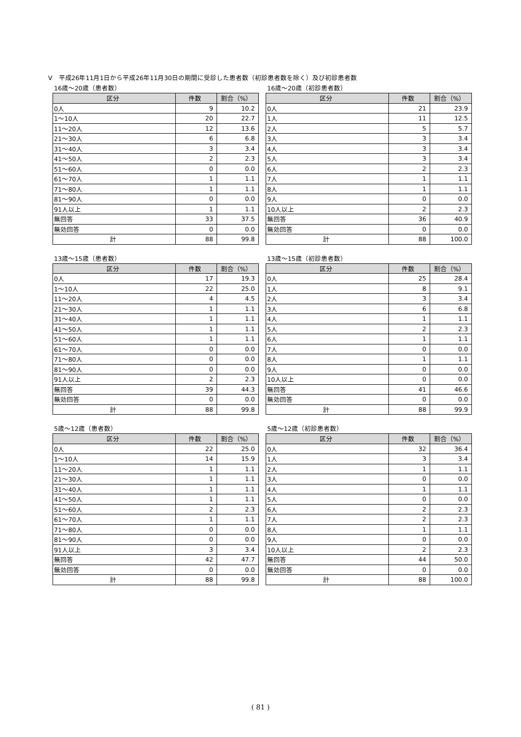Ⅴ　平成26年11月1日から平成26年11月30日の期間に受診した患者数（初診患者数を除く）及び初診患者数
16歳～20歳（患者数）
| 区分 | 件数 | 割合（%） |
| --- | --- | --- |
| 0人 | 9 | 10.2 |
| 1～10人 | 20 | 22.7 |
| 11～20人 | 12 | 13.6 |
| 21～30人 | 6 | 6.8 |
| 31～40人 | 3 | 3.4 |
| 41～50人 | 2 | 2.3 |
| 51～60人 | 0 | 0.0 |
| 61～70人 | 1 | 1.1 |
| 71～80人 | 1 | 1.1 |
| 81～90人 | 0 | 0.0 |
| 91人以上 | 1 | 1.1 |
| 無回答 | 33 | 37.5 |
| 無効回答 | 0 | 0.0 |
| 計 | 88 | 99.8 |
16歳～20歳（初診患者数）
| 区分 | 件数 | 割合（%） |
| --- | --- | --- |
| 0人 | 21 | 23.9 |
| 1人 | 11 | 12.5 |
| 2人 | 5 | 5.7 |
| 3人 | 3 | 3.4 |
| 4人 | 3 | 3.4 |
| 5人 | 3 | 3.4 |
| 6人 | 2 | 2.3 |
| 7人 | 1 | 1.1 |
| 8人 | 1 | 1.1 |
| 9人 | 0 | 0.0 |
| 10人以上 | 2 | 2.3 |
| 無回答 | 36 | 40.9 |
| 無効回答 | 0 | 0.0 |
| 計 | 88 | 100.0 |
13歳～15歳（患者数）
| 区分 | 件数 | 割合（%） |
| --- | --- | --- |
| 0人 | 17 | 19.3 |
| 1～10人 | 22 | 25.0 |
| 11～20人 | 4 | 4.5 |
| 21～30人 | 1 | 1.1 |
| 31～40人 | 1 | 1.1 |
| 41～50人 | 1 | 1.1 |
| 51～60人 | 1 | 1.1 |
| 61～70人 | 0 | 0.0 |
| 71～80人 | 0 | 0.0 |
| 81～90人 | 0 | 0.0 |
| 91人以上 | 2 | 2.3 |
| 無回答 | 39 | 44.3 |
| 無効回答 | 0 | 0.0 |
| 計 | 88 | 99.8 |
13歳～15歳（初診患者数）
| 区分 | 件数 | 割合（%） |
| --- | --- | --- |
| 0人 | 25 | 28.4 |
| 1人 | 8 | 9.1 |
| 2人 | 3 | 3.4 |
| 3人 | 6 | 6.8 |
| 4人 | 1 | 1.1 |
| 5人 | 2 | 2.3 |
| 6人 | 1 | 1.1 |
| 7人 | 0 | 0.0 |
| 8人 | 1 | 1.1 |
| 9人 | 0 | 0.0 |
| 10人以上 | 0 | 0.0 |
| 無回答 | 41 | 46.6 |
| 無効回答 | 0 | 0.0 |
| 計 | 88 | 99.9 |
5歳～12歳（患者数）
| 区分 | 件数 | 割合（%） |
| --- | --- | --- |
| 0人 | 22 | 25.0 |
| 1～10人 | 14 | 15.9 |
| 11～20人 | 1 | 1.1 |
| 21～30人 | 1 | 1.1 |
| 31～40人 | 1 | 1.1 |
| 41～50人 | 1 | 1.1 |
| 51～60人 | 2 | 2.3 |
| 61～70人 | 1 | 1.1 |
| 71～80人 | 0 | 0.0 |
| 81～90人 | 0 | 0.0 |
| 91人以上 | 3 | 3.4 |
| 無回答 | 42 | 47.7 |
| 無効回答 | 0 | 0.0 |
| 計 | 88 | 99.8 |
5歳～12歳（初診患者数）
| 区分 | 件数 | 割合（%） |
| --- | --- | --- |
| 0人 | 32 | 36.4 |
| 1人 | 3 | 3.4 |
| 2人 | 1 | 1.1 |
| 3人 | 0 | 0.0 |
| 4人 | 1 | 1.1 |
| 5人 | 0 | 0.0 |
| 6人 | 2 | 2.3 |
| 7人 | 2 | 2.3 |
| 8人 | 1 | 1.1 |
| 9人 | 0 | 0.0 |
| 10人以上 | 2 | 2.3 |
| 無回答 | 44 | 50.0 |
| 無効回答 | 0 | 0.0 |
| 計 | 88 | 100.0 |
( 81 )